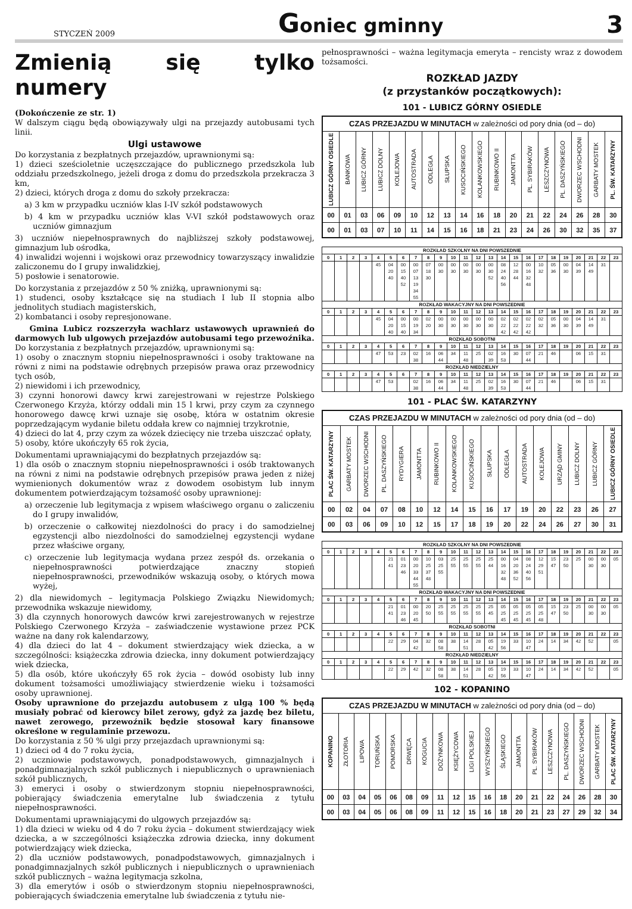STYCZEŃ 2009 Goniec gminny 3
Zmienią się tylko numery
(Dokończenie ze str. 1)
W dalszym ciągu będą obowiązywały ulgi na przejazdy autobusami tych linii.
Ulgi ustawowe
Do korzystania z bezpłatnych przejazdów, uprawnionymi są:
1) dzieci sześcioletnie uczęszczające do publicznego przedszkola lub oddziału przedszkolnego, jeżeli droga z domu do przedszkola przekracza 3 km,
2) dzieci, których droga z domu do szkoły przekracza:
a) 3 km w przypadku uczniów klas I-IV szkół podstawowych
b) 4 km w przypadku uczniów klas V-VI szkół podstawowych oraz uczniów gimnazjum
3) uczniów niepełnosprawnych do najbliższej szkoły podstawowej, gimnazjum lub ośrodka,
4) inwalidzi wojenni i wojskowi oraz przewodnicy towarzyszący inwalidzie zaliczonemu do I grupy inwalidzkiej,
5) posłowie i senatorowie.
Do korzystania z przejazdów z 50 % zniżką, uprawnionymi są:
1) studenci, osoby kształcące się na studiach I lub II stopnia albo jednolitych studiach magisterskich,
2) kombatanci i osoby represjonowane.
Gmina Lubicz rozszerzyła wachlarz ustawowych uprawnień do darmowych lub ulgowych przejazdów autobusami tego przewoźnika.
Do korzystania z bezpłatnych przejazdów, uprawnionymi są:
1) osoby o znacznym stopniu niepełnosprawności i osoby traktowane na równi z nimi na podstawie odrębnych przepisów prawa oraz przewodnicy tych osób,
2) niewidomi i ich przewodnicy,
3) czynni honorowi dawcy krwi zarejestrowani w rejestrze Polskiego Czerwonego Krzyża, którzy oddali min 15 l krwi, przy czym za czynnego honorowego dawcę krwi uznaje się osobę, która w ostatnim okresie poprzedzającym wydanie biletu oddała krew co najmniej trzykrotnie,
4) dzieci do lat 4, przy czym za wózek dziecięcy nie trzeba uiszczać opłaty,
5) osoby, które ukończyły 65 rok życia,
Dokumentami uprawniającymi do bezpłatnych przejazdów są:
1) dla osób o znacznym stopniu niepełnosprawności i osób traktowanych na równi z nimi na podstawie odrębnych przepisów prawa jeden z niżej wymienionych dokumentów wraz z dowodem osobistym lub innym dokumentem potwierdzającym tożsamość osoby uprawnionej:
a) orzeczenie lub legitymacja z wpisem właściwego organu o zaliczeniu do I grupy inwalidów,
b) orzeczenie o całkowitej niezdolności do pracy i do samodzielnej egzystencji albo niezdolności do samodzielnej egzystencji wydane przez właściwe organy,
c) orzeczenie lub legitymacja wydana przez zespół ds. orzekania o niepełnosprawności potwierdzające znaczny stopień niepełnosprawności, przewodników wskazują osoby, o których mowa wyżej,
2) dla niewidomych – legitymacja Polskiego Związku Niewidomych; przewodnika wskazuje niewidomy,
3) dla czynnych honorowych dawców krwi zarejestrowanych w rejestrze Polskiego Czerwonego Krzyża – zaświadczenie wystawione przez PCK ważne na dany rok kalendarzowy,
4) dla dzieci do lat 4 – dokument stwierdzający wiek dziecka, a w szczególności: książeczka zdrowia dziecka, inny dokument potwierdzający wiek dziecka,
5) dla osób, które ukończyły 65 rok życia – dowód osobisty lub inny dokument tożsamości umożliwiający stwierdzenie wieku i tożsamości osoby uprawnionej.
Osoby uprawnione do przejazdu autobusem z ulgą 100 % będą musiały pobrać od kierowcy bilet zerowy, gdyż za jazdę bez biletu, nawet zerowego, przewoźnik będzie stosował kary finansowe określone w regulaminie przewozu.
Do korzystania z 50 % ulgi przy przejazdach uprawnionymi są:
1) dzieci od 4 do 7 roku życia,
2) uczniowie podstawowych, ponadpodstawowych, gimnazjalnych i ponadgimnazjalnych szkół publicznych i niepublicznych o uprawnieniach szkół publicznych,
3) emeryci i osoby o stwierdzonym stopniu niepełnosprawności, pobierający świadczenia emerytalne lub świadczenia z tytułu niepełnosprawności.
Dokumentami uprawniającymi do ulgowych przejazdów są:
1) dla dzieci w wieku od 4 do 7 roku życia – dokument stwierdzający wiek dziecka, a w szczególności książeczka zdrowia dziecka, inny dokument potwierdzający wiek dziecka,
2) dla uczniów podstawowych, ponadpodstawowych, gimnazjalnych i ponadgimnazjalnych szkół publicznych i niepublicznych o uprawnieniach szkół publicznych – ważna legitymacja szkolna,
3) dla emerytów i osób o stwierdzonym stopniu niepełnosprawności, pobierających świadczenia emerytalne lub świadczenia z tytułu nie-
pełnosprawności – ważna legitymacja emeryta – rencisty wraz z dowodem tożsamości.
ROZKŁAD JAZDY
(z przystanków początkowych):
101 - LUBICZ GÓRNY OSIEDLE
| CZAS PRZEJAZDU W MINUTACH w zależności od pory dnia (od – do) | | | | | | | | | | | | | | | | | |
| --- | --- | --- | --- | --- | --- | --- | --- | --- | --- | --- | --- | --- | --- | --- | --- | --- | --- |
| LUBICZ GÓRNY OSIEDLE | BANKOWA | LUBICZ GÓRNY | LUBICZ DOLNY | KOLEJOWA | AUTOSTRADA | ODLEGŁA | SŁUPSKA | KUSOCIŃSKIEGO | KOLANKOWSKIEGO | RUBINKOWO II | JAMONTTA | PL. SYBIRAKÓW | LESZCZYNOWA | PL. DASZYŃSKIEGO | DWORZEC WSCHODNI | GARBATY MOSTEK | PL. ŚW. KATARZYNY |
| 00 | 01 | 03 | 06 | 09 | 10 | 12 | 13 | 14 | 16 | 18 | 20 | 21 | 22 | 24 | 26 | 28 | 30 |
| 00 | 01 | 03 | 07 | 10 | 11 | 14 | 15 | 16 | 18 | 21 | 23 | 24 | 26 | 30 | 32 | 35 | 37 |
| ROZKŁAD SZKOLNY NA DNI POWSZEDNIE | | | | | | | | | | | | | | | | | | | | | | | |
| --- | --- | --- | --- | --- | --- | --- | --- | --- | --- | --- | --- | --- | --- | --- | --- | --- | --- | --- | --- | --- | --- | --- | --- |
| 0 | 1 | 2 | 3 | 4 | 5 | 6 | 7 | 8 | 9 | 10 | 11 | 12 | 13 | 14 | 15 | 16 | 17 | 18 | 19 | 20 | 21 | 22 | 23 |
| | | | | 45 | 04 20 40 | 00 15 40 52 | 00 07 13 19 34 55 | 07 18 30 | 00 30 | 00 30 | 00 30 | 00 30 | 00 30 52 | 08 24 40 56 | 12 28 44 | 00 16 32 48 | 10 32 | 05 36 | 00 30 | 04 39 | 14 49 | 31 | |
| ROZKŁAD WAKACYJNY NA DNI POWSZEDNIE | | | | | | | | | | | | | | | | | | | | | | | |
| 0 | 1 | 2 | 3 | 4 | 5 | 6 | 7 | 8 | 9 | 10 | 11 | 12 | 13 | 14 | 15 | 16 | 17 | 18 | 19 | 20 | 21 | 22 | 23 |
| | | | | 45 | 04 20 40 | 00 15 40 | 00 19 34 | 02 20 | 00 30 | 00 30 | 00 30 | 00 30 | 00 30 | 02 22 42 | 02 22 42 | 02 22 42 | 02 32 | 05 36 | 00 30 | 04 39 | 14 49 | 31 | |
| ROZKŁAD SOBOTNI | | | | | | | | | | | | | | | | | | | | | | | |
| 0 | 1 | 2 | 3 | 4 | 5 | 6 | 7 | 8 | 9 | 10 | 11 | 12 | 13 | 14 | 15 | 16 | 17 | 18 | 19 | 20 | 21 | 22 | 23 |
| | | | | 47 | 53 | 23 | 02 38 | 16 | 06 44 | 34 | 11 48 | 25 | 02 39 | 16 53 | 30 | 07 44 | 21 | 46 | | 06 | 15 | 31 | |
| ROZKŁAD NIEDZIELNY | | | | | | | | | | | | | | | | | | | | | | | |
| 0 | 1 | 2 | 3 | 4 | 5 | 6 | 7 | 8 | 9 | 10 | 11 | 12 | 13 | 14 | 15 | 16 | 17 | 18 | 19 | 20 | 21 | 22 | 23 |
| | | | | 47 | 53 | | 02 38 | 16 | 06 44 | 34 | 11 48 | 25 | 02 39 | 16 53 | 30 | 07 44 | 21 | 46 | | 06 | 15 | 31 | |
101 - PLAC ŚW. KATARZYNY
| CZAS PRZEJAZDU W MINUTACH w zależności od pory dnia (od – do) | | | | | | | | | | | | | | | | |
| --- | --- | --- | --- | --- | --- | --- | --- | --- | --- | --- | --- | --- | --- | --- | --- | --- |
| PLAC ŚW. KATARZYNY | GARBATY MOSTEK | DWORZEC WSCHODNI | PL. DASZYŃSKIEGO | RYDYGIERA | JAMONTTA | RUBINKOWO II | KOLANKOWSKIEGO | KUSOCIŃSKIEGO | SŁUPSKA | ODLEGŁA | AUTOSTRADA | KOLEJOWA | URZĄD GMINY | LUBICZ DOLNY | LUBICZ GÓRNY | LUBICZ GÓRNY OSIEDLE |
| 00 | 02 | 04 | 07 | 08 | 10 | 12 | 14 | 15 | 16 | 17 | 19 | 20 | 22 | 23 | 26 | 27 |
| 00 | 03 | 06 | 09 | 10 | 12 | 15 | 17 | 18 | 19 | 20 | 22 | 24 | 26 | 27 | 30 | 31 |
| ROZKŁAD SZKOLNY NA DNI POWSZEDNIE | | | | | | | | | | | | | | | | | | | | | | | |
| --- | --- | --- | --- | --- | --- | --- | --- | --- | --- | --- | --- | --- | --- | --- | --- | --- | --- | --- | --- | --- | --- | --- | --- |
| 0 | 1 | 2 | 3 | 4 | 5 | 6 | 7 | 8 | 9 | 10 | 11 | 12 | 13 | 14 | 15 | 16 | 17 | 18 | 19 | 20 | 21 | 22 | 23 |
| | | | | | 21 41 | 01 23 46 | 00 20 33 44 55 | 10 25 37 48 | 03 25 55 | 25 55 | 25 55 | 25 55 | 25 44 | 00 16 32 48 | 04 20 36 52 | 08 24 40 56 | 12 29 51 | 15 47 | 23 50 | 25 | 00 30 | 00 30 | 05 |
| ROZKŁAD WAKACYJNY NA DNI POWSZEDNIE | | | | | | | | | | | | | | | | | | | | | | | |
| 0 | 1 | 2 | 3 | 4 | 5 | 6 | 7 | 8 | 9 | 10 | 11 | 12 | 13 | 14 | 15 | 16 | 17 | 18 | 19 | 20 | 21 | 22 | 23 |
| | | | | | 21 41 | 01 23 46 | 00 20 45 | 20 50 | 25 55 | 25 55 | 25 55 | 25 55 | 25 45 | 05 25 45 | 05 25 45 | 05 25 45 | 05 25 48 | 15 47 | 23 50 | 25 | 00 30 | 00 30 | 05 |
| ROZKŁAD SOBOTNI | | | | | | | | | | | | | | | | | | | | | | | |
| 0 | 1 | 2 | 3 | 4 | 5 | 6 | 7 | 8 | 9 | 10 | 11 | 12 | 13 | 14 | 15 | 16 | 17 | 18 | 19 | 20 | 21 | 22 | 23 |
| | | | | | 22 | 29 | 04 42 | 32 | 08 58 | 38 | 14 51 | 28 | 05 42 | 19 56 | 33 | 10 47 | 24 | 14 | 34 | 42 | 52 | | 05 |
| ROZKŁAD NIEDZIELNY | | | | | | | | | | | | | | | | | | | | | | | |
| 0 | 1 | 2 | 3 | 4 | 5 | 6 | 7 | 8 | 9 | 10 | 11 | 12 | 13 | 14 | 15 | 16 | 17 | 18 | 19 | 20 | 21 | 22 | 23 |
| | | | | | 22 | 29 | 42 | 32 | 08 58 | 38 | 14 51 | 28 | 05 42 | 19 56 | 33 | 10 47 | 24 | 14 | 34 | 42 | 52 | | 05 |
102 - KOPANINO
| CZAS PRZEJAZDU W MINUTACH w zależności od pory dnia (od – do) | | | | | | | | | | | | | | | | | | |
| --- | --- | --- | --- | --- | --- | --- | --- | --- | --- | --- | --- | --- | --- | --- | --- | --- | --- | --- |
| KOPANINO | ZŁOTORIA | LIPOWA | TORUŃSKA | POMORSKA | DRWĘCA | KOGUCIA | DOŻYNKOWA | KSIĘŻYCOWA | LIGI POLSKIEJ | WYSZYŃSKIEGO | ŚLĄSKIEGO | JAMONTTA | PL. SYBIRAKÓW | LESZCZYNOWA | PL. DASZYŃSKIEGO | DWORZEC WSCHODNI | GARBATY MOSTEK | PLAC ŚW. KATARZYNY |
| 00 | 03 | 04 | 05 | 06 | 08 | 09 | 11 | 12 | 15 | 16 | 18 | 20 | 21 | 22 | 24 | 26 | 28 | 30 |
| 00 | 03 | 04 | 05 | 06 | 08 | 09 | 11 | 12 | 15 | 16 | 18 | 20 | 21 | 23 | 27 | 29 | 32 | 34 |